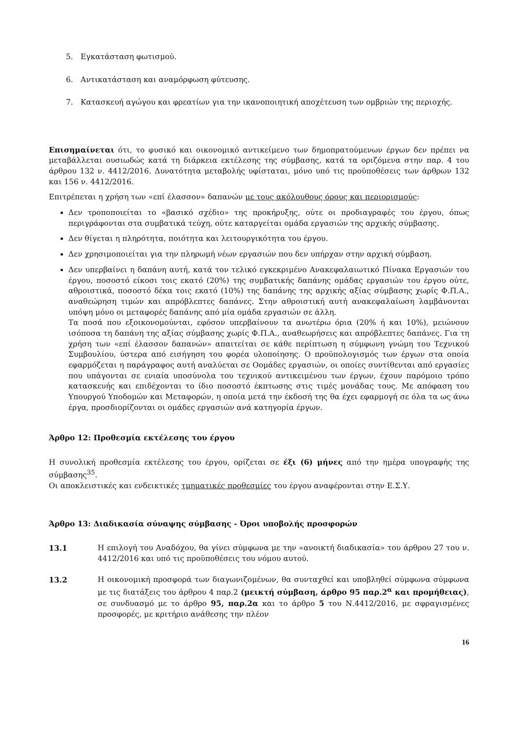5. Εγκατάσταση φωτισμού.
6. Αντικατάσταση και αναμόρφωση φύτευσης.
7. Κατασκευή αγώγου και φρεατίων για την ικανοποιητική αποχέτευση των ομβριών της περιοχής.
Επισημαίνεται ότι, το φυσικό και οικονομικό αντικείμενο των δημοπρατούμενων έργων δεν πρέπει να μεταβάλλεται ουσιωδώς κατά τη διάρκεια εκτέλεσης της σύμβασης, κατά τα οριζόμενα στην παρ. 4 του άρθρου 132 ν. 4412/2016. Δυνατότητα μεταβολής υφίσταται, μόνο υπό τις προϋποθέσεις των άρθρων 132 και 156 ν. 4412/2016.
Επιτρέπεται η χρήση των «επί έλασσον» δαπανών με τους ακόλουθους όρους και περιορισμούς:
Δεν τροποποιείται το «βασικό σχέδιο» της προκήρυξης, ούτε οι προδιαγραφές του έργου, όπως περιγράφονται στα συμβατικά τεύχη, ούτε καταργείται ομάδα εργασιών της αρχικής σύμβασης.
Δεν θίγεται η πληρότητα, ποιότητα και λειτουργικότητα του έργου.
Δεν χρησιμοποιείται για την πληρωμή νέων εργασιών που δεν υπήρχαν στην αρχική σύμβαση.
Δεν υπερβαίνει η δαπάνη αυτή, κατά τον τελικό εγκεκριμένο Ανακεφαλαιωτικό Πίνακα Εργασιών του έργου, ποσοστό είκοσι τοις εκατό (20%) της συμβατικής δαπάνης ομάδας εργασιών του έργου ούτε, αθροιστικά, ποσοστό δέκα τοις εκατό (10%) της δαπάνης της αρχικής αξίας σύμβασης χωρίς Φ.Π.Α., αναθεώρηση τιμών και απρόβλεπτες δαπάνες. Στην αθροιστική αυτή ανακεφαλαίωση λαμβάνονται υπόψη μόνο οι μεταφορές δαπάνης από μία ομάδα εργασιών σε άλλη.
Τα ποσά που εξοικονομούνται, εφόσον υπερβαίνουν τα ανωτέρω όρια (20% ή και 10%), μειώνουν ισόποσα τη δαπάνη της αξίας σύμβασης χωρίς Φ.Π.Α., αναθεωρήσεις και απρόβλεπτες δαπάνες. Για τη χρήση των «επί έλασσον δαπανών» απαιτείται σε κάθε περίπτωση η σύμφωνη γνώμη του Τεχνικού Συμβουλίου, ύστερα από εισήγηση του φορέα υλοποίησης. Ο προϋπολογισμός των έργων στα οποία εφαρμόζεται η παράγραφος αυτή αναλύεται σε Οομάδες εργασιών, οι οποίες συντίθενται από εργασίες που υπάγονται σε ενιαία υποσύνολα του τεχνικού αντικειμένου των έργων, έχουν παρόμοιο τρόπο κατασκευής και επιδέχονται το ίδιο ποσοστό έκπτωσης στις τιμές μονάδας τους. Με απόφαση του Υπουργού Υποδομών και Μεταφορών, η οποία μετά την έκδοσή της θα έχει εφαρμογή σε όλα τα ως άνω έργα, προσδιορίζονται οι ομάδες εργασιών ανά κατηγορία έργων.
Άρθρο 12: Προθεσμία εκτέλεσης του έργου
Η συνολική προθεσμία εκτέλεσης του έργου, ορίζεται σε έξι (6) μήνες από την ημέρα υπογραφής της σύμβασης<sup>35</sup>.
Οι αποκλειστικές και ενδεικτικές τμηματικές προθεσμίες του έργου αναφέρονται στην Ε.Σ.Υ.
Άρθρο 13: Διαδικασία σύναψης σύμβασης - Όροι υποβολής προσφορών
13.1 Η επιλογή του Αναδόχου, θα γίνει σύμφωνα με την «ανοικτή διαδικασία» του άρθρου 27 του ν. 4412/2016 και υπό τις προϋποθέσεις του νόμου αυτού.
13.2 Η οικονομική προσφορά των διαγωνιζομένων, θα συνταχθεί και υποβληθεί σύμφωνα σύμφωνα με τις διατάξεις του άρθρου 4 παρ.2 (μεικτή σύμβαση, άρθρο 95 παρ.2<sup>α</sup> και προμήθειας), σε συνδυασμό με το άρθρο 95, παρ.2α και το άρθρο 5 του Ν.4412/2016, με σφραγισμένες προσφορές, με κριτήριο ανάθεσης την πλέον
16